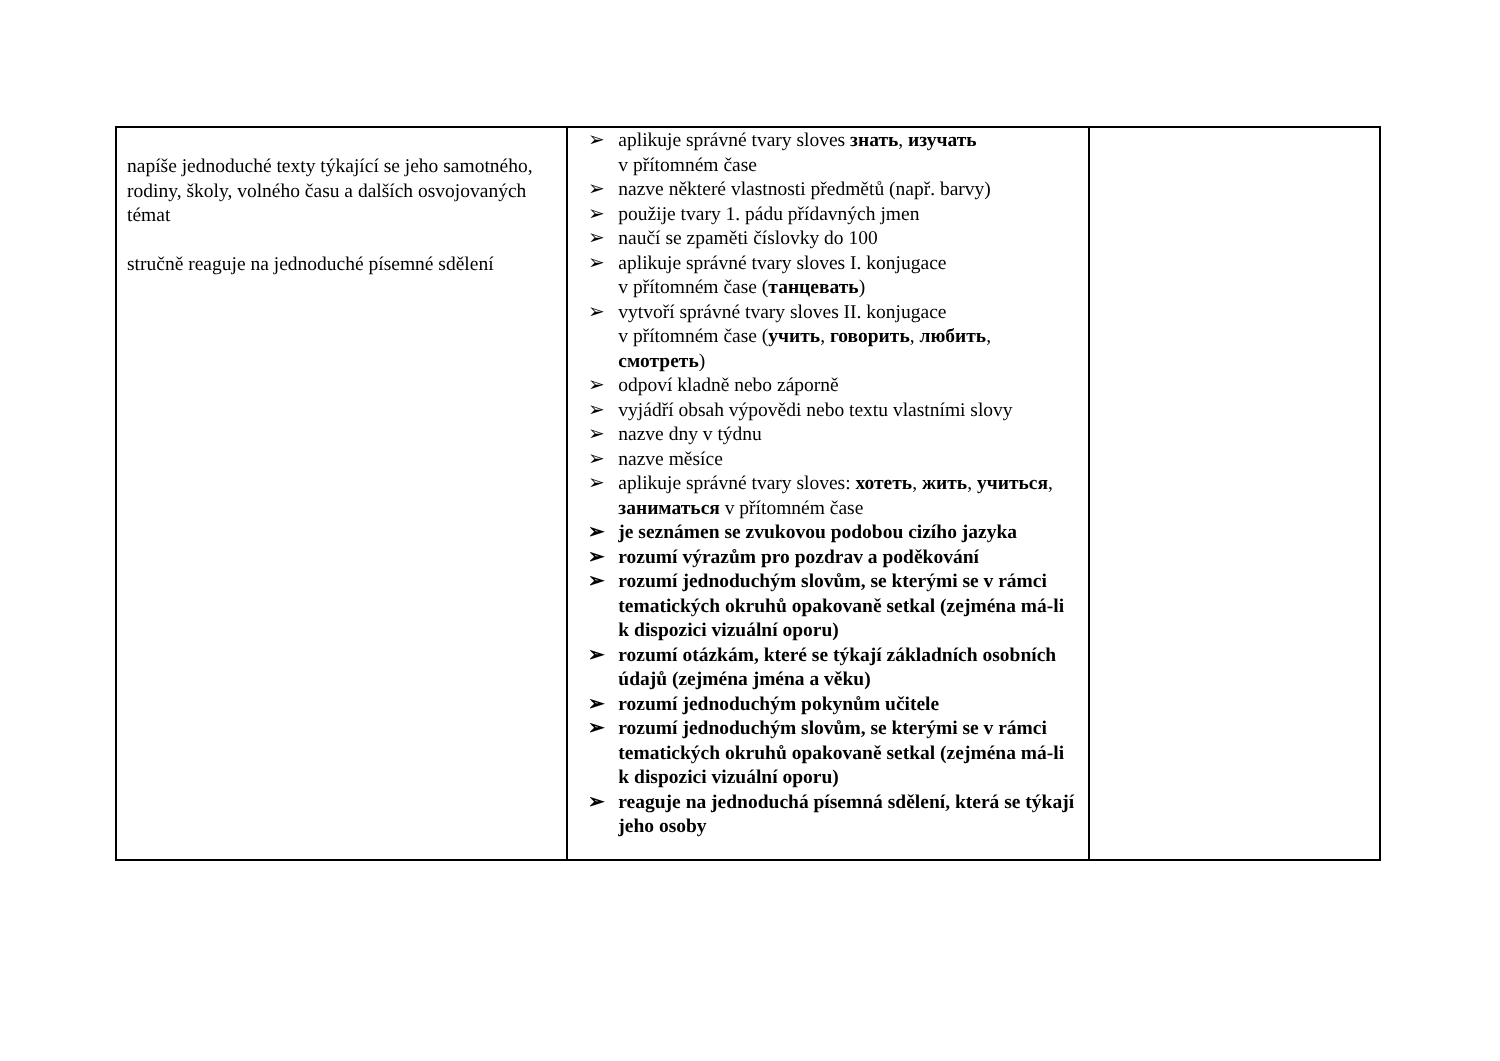| napíše jednoduché texty týkající se jeho samotného, rodiny, školy, volného času a dalších osvojovaných témat stručně reaguje na jednoduché písemné sdělení | ➢ aplikuje správné tvary sloves знать , изучать v přítomném čase ➢ nazve některé vlastnosti předmětů (např. barvy) ➢ použije tvary 1. pádu přídavných jmen ➢ naučí se zpaměti číslovky do 100 ➢ aplikuje správné tvary sloves I. konjugace v přítomném čase ( танцевать ) ➢ vytvoří správné tvary sloves II. konjugace v přítomném čase ( учить , говорить , любить , смотреть ) ➢ odpoví kladně nebo záporně ➢ vyjádří obsah výpovědi nebo textu vlastními slovy ➢ nazve dny v týdnu ➢ nazve měsíce ➢ aplikuje správné tvary sloves: хотеть , жить , учиться , заниматься v přítomném čase ➢ je seznámen se zvukovou podobou cizího jazyka ➢ rozumí výrazům pro pozdrav a poděkování ➢ rozumí jednoduchým slovům, se kterými se v rámci tematických okruhů opakovaně setkal (zejména má-li k dispozici vizuální oporu) ➢ rozumí otázkám, které se týkají základních osobních údajů (zejména jména a věku) ➢ rozumí jednoduchým pokynům učitele ➢ rozumí jednoduchým slovům, se kterými se v rámci tematických okruhů opakovaně setkal (zejména má-li k dispozici vizuální oporu) ➢ reaguje na jednoduchá písemná sdělení, která se týkají jeho osoby | |